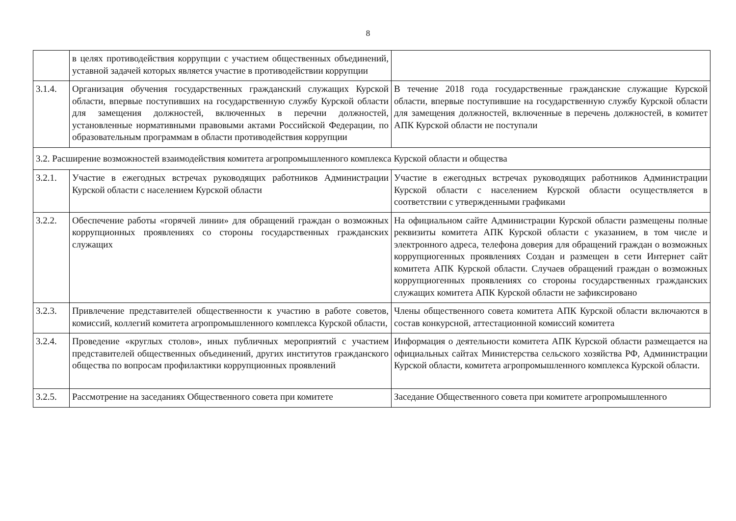8
| | в целях противодействия коррупции с участием общественных объединений, уставной задачей которых является участие в противодействии коррупции | |
| 3.1.4. | Организация обучения государственных гражданский служащих Курской области, впервые поступивших на государственную службу Курской области для замещения должностей, включенных в перечни должностей, установленные нормативными правовыми актами Российской Федерации, по образовательным программам в области противодействия коррупции | В течение 2018 года государственные гражданские служащие Курской области, впервые поступившие на государственную службу Курской области для замещения должностей, включенные в перечень должностей, в комитет АПК Курской области не поступали |
| 3.2. Расширение возможностей взаимодействия комитета агропромышленного комплекса Курской области и общества | | |
| 3.2.1. | Участие в ежегодных встречах руководящих работников Администрации Курской области с населением Курской области | Участие в ежегодных встречах руководящих работников Администрации Курской области с населением Курской области осуществляется в соответствии с утвержденными графиками |
| 3.2.2. | Обеспечение работы «горячей линии» для обращений граждан о возможных коррупционных проявлениях со стороны государственных гражданских служащих | На официальном сайте Администрации Курской области размещены полные реквизиты комитета АПК Курской области с указанием, в том числе и электронного адреса, телефона доверия для обращений граждан о возможных коррупциогенных проявлениях Создан и размещен в сети Интернет сайт комитета АПК Курской области. Случаев обращений граждан о возможных коррупциогенных проявлениях со стороны государственных гражданских служащих комитета АПК Курской области не зафиксировано |
| 3.2.3. | Привлечение представителей общественности к участию в работе советов, комиссий, коллегий комитета агропромышленного комплекса Курской области, | Члены общественного совета комитета АПК Курской области включаются в состав конкурсной, аттестационной комиссий комитета |
| 3.2.4. | Проведение «круглых столов», иных публичных мероприятий с участием представителей общественных объединений, других институтов гражданского общества по вопросам профилактики коррупционных проявлений | Информация о деятельности комитета АПК Курской области размещается на официальных сайтах Министерства сельского хозяйства РФ, Администрации Курской области, комитета агропромышленного комплекса Курской области. |
| 3.2.5. | Рассмотрение на заседаниях Общественного совета при комитете | Заседание Общественного совета при комитете агропромышленного |